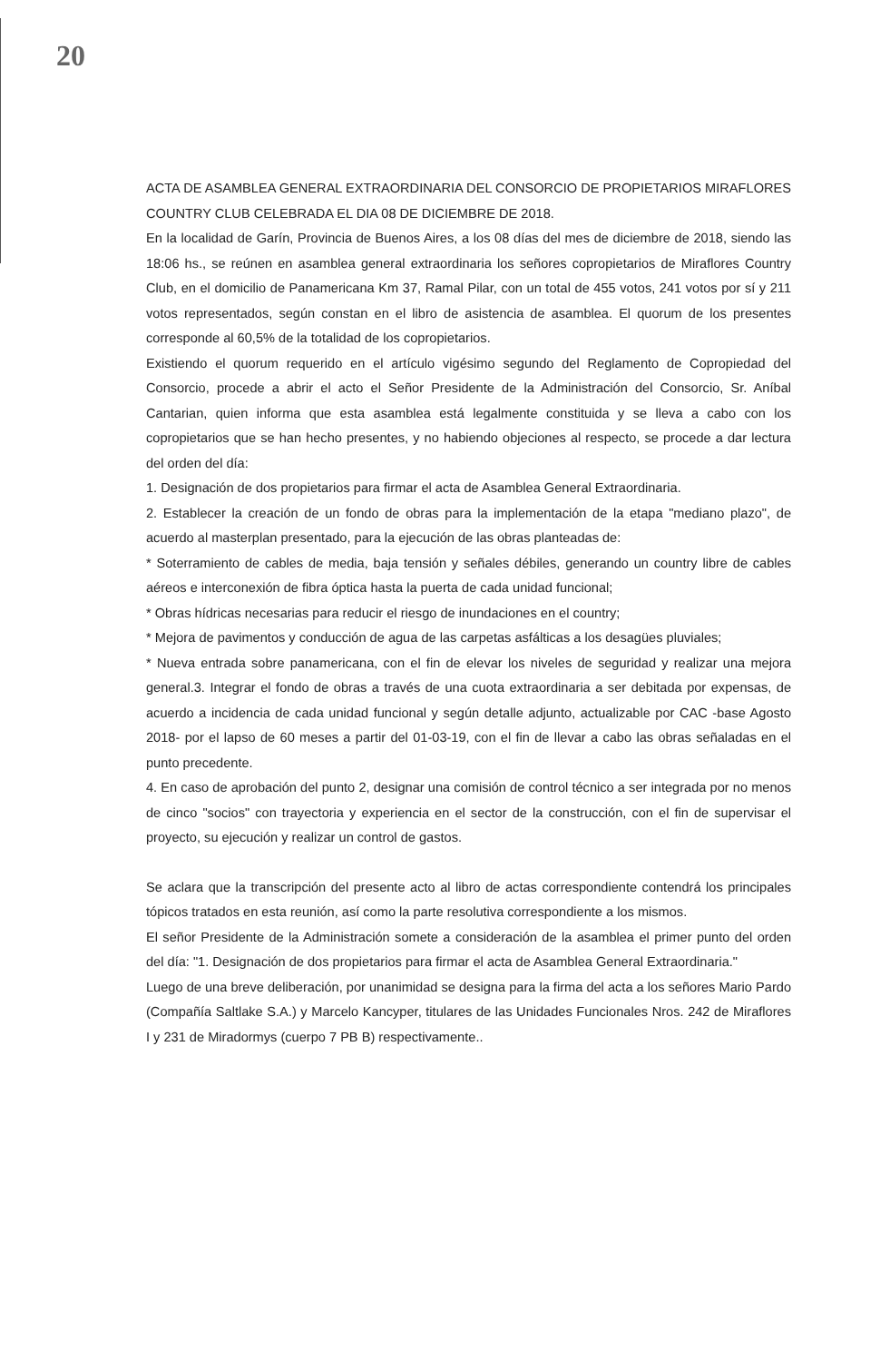20
ACTA DE ASAMBLEA GENERAL EXTRAORDINARIA DEL CONSORCIO DE PROPIETARIOS MIRAFLORES COUNTRY CLUB CELEBRADA EL DIA 08 DE DICIEMBRE DE 2018.
En la localidad de Garín, Provincia de Buenos Aires, a los 08 días del mes de diciembre de 2018, siendo las 18:06 hs., se reúnen en asamblea general extraordinaria los señores copropietarios de Miraflores Country Club, en el domicilio de Panamericana Km 37, Ramal Pilar, con un total de 455 votos, 241 votos por sí y 211 votos representados, según constan en el libro de asistencia de asamblea. El quorum de los presentes corresponde al 60,5% de la totalidad de los copropietarios.
Existiendo el quorum requerido en el artículo vigésimo segundo del Reglamento de Copropiedad del Consorcio, procede a abrir el acto el Señor Presidente de la Administración del Consorcio, Sr. Aníbal Cantarian, quien informa que esta asamblea está legalmente constituida y se lleva a cabo con los copropietarios que se han hecho presentes, y no habiendo objeciones al respecto, se procede a dar lectura del orden del día:
1. Designación de dos propietarios para firmar el acta de Asamblea General Extraordinaria.
2. Establecer la creación de un fondo de obras para la implementación de la etapa "mediano plazo", de acuerdo al masterplan presentado, para la ejecución de las obras planteadas de:
* Soterramiento de cables de media, baja tensión y señales débiles, generando un country libre de cables aéreos e interconexión de fibra óptica hasta la puerta de cada unidad funcional;
* Obras hídricas necesarias para reducir el riesgo de inundaciones en el country;
* Mejora de pavimentos y conducción de agua de las carpetas asfálticas a los desagües pluviales;
* Nueva entrada sobre panamericana, con el fin de elevar los niveles de seguridad y realizar una mejora general.3. Integrar el fondo de obras a través de una cuota extraordinaria a ser debitada por expensas, de acuerdo a incidencia de cada unidad funcional y según detalle adjunto, actualizable por CAC -base Agosto 2018- por el lapso de 60 meses a partir del 01-03-19, con el fin de llevar a cabo las obras señaladas en el punto precedente.
4. En caso de aprobación del punto 2, designar una comisión de control técnico a ser integrada por no menos de cinco "socios" con trayectoria y experiencia en el sector de la construcción, con el fin de supervisar el proyecto, su ejecución y realizar un control de gastos.
Se aclara que la transcripción del presente acto al libro de actas correspondiente contendrá los principales tópicos tratados en esta reunión, así como la parte resolutiva correspondiente a los mismos.
El señor Presidente de la Administración somete a consideración de la asamblea el primer punto del orden del día: "1. Designación de dos propietarios para firmar el acta de Asamblea General Extraordinaria."
Luego de una breve deliberación, por unanimidad se designa para la firma del acta a los señores Mario Pardo (Compañía Saltlake S.A.) y Marcelo Kancyper, titulares de las Unidades Funcionales Nros. 242 de Miraflores I y 231 de Miradormys (cuerpo 7 PB B) respectivamente..